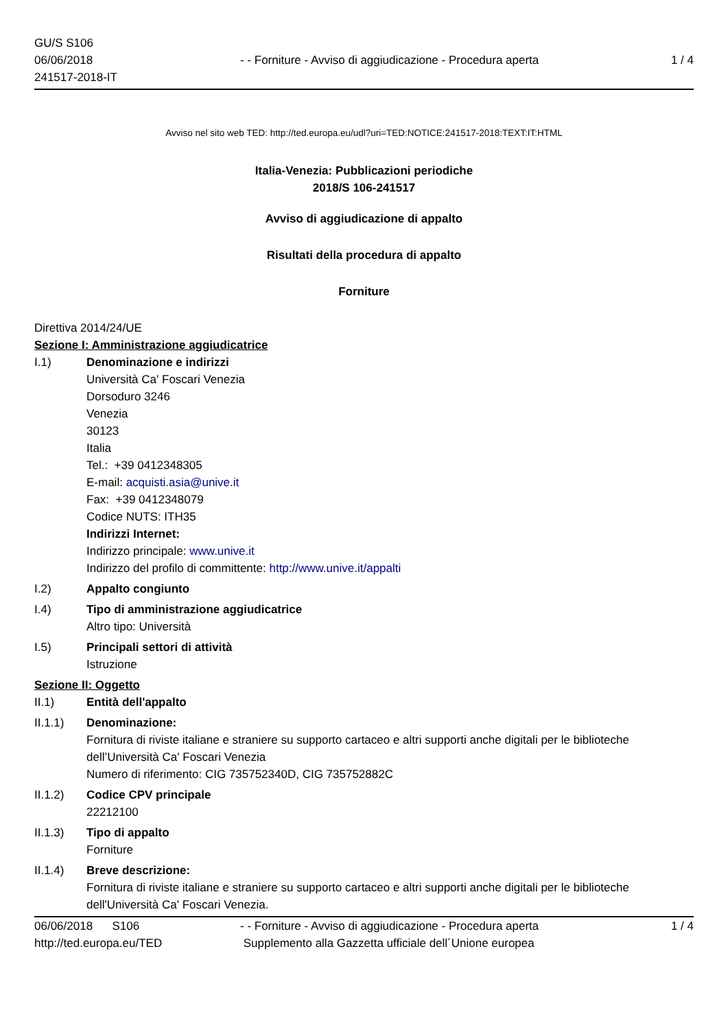GU/S S106
06/06/2018
241517-2018-IT
- - Forniture - Avviso di aggiudicazione - Procedura aperta
1 / 4
Avviso nel sito web TED: http://ted.europa.eu/udl?uri=TED:NOTICE:241517-2018:TEXT:IT:HTML
Italia-Venezia: Pubblicazioni periodiche
2018/S 106-241517
Avviso di aggiudicazione di appalto
Risultati della procedura di appalto
Forniture
Direttiva 2014/24/UE
Sezione I: Amministrazione aggiudicatrice
I.1) Denominazione e indirizzi
Università Ca' Foscari Venezia
Dorsoduro 3246
Venezia
30123
Italia
Tel.: +39 0412348305
E-mail: acquisti.asia@unive.it
Fax: +39 0412348079
Codice NUTS: ITH35
Indirizzi Internet:
Indirizzo principale: www.unive.it
Indirizzo del profilo di committente: http://www.unive.it/appalti
I.2) Appalto congiunto
I.4) Tipo di amministrazione aggiudicatrice
Altro tipo: Università
I.5) Principali settori di attività
Istruzione
Sezione II: Oggetto
II.1) Entità dell'appalto
II.1.1) Denominazione:
Fornitura di riviste italiane e straniere su supporto cartaceo e altri supporti anche digitali per le biblioteche dell’Università Ca' Foscari Venezia
Numero di riferimento: CIG 735752340D, CIG 735752882C
II.1.2) Codice CPV principale
22212100
II.1.3) Tipo di appalto
Forniture
II.1.4) Breve descrizione:
Fornitura di riviste italiane e straniere su supporto cartaceo e altri supporti anche digitali per le biblioteche dell'Università Ca' Foscari Venezia.
06/06/2018 S106
http://ted.europa.eu/TED
- - Forniture - Avviso di aggiudicazione - Procedura aperta
Supplemento alla Gazzetta ufficiale dell´Unione europea
1 / 4